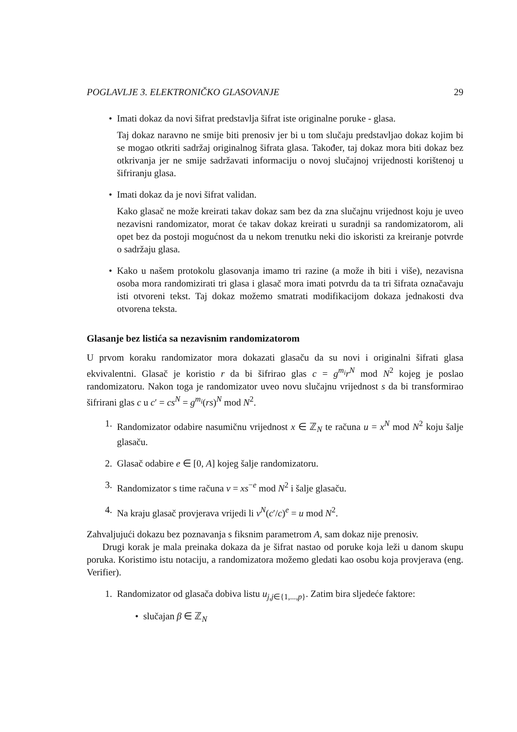POGLAVLJE 3. ELEKTRONIČKO GLASOVANJE 29
• Imati dokaz da novi šifrat predstavlja šifrat iste originalne poruke - glasa.
Taj dokaz naravno ne smije biti prenosiv jer bi u tom slučaju predstavljao dokaz kojim bi se mogao otkriti sadržaj originalnog šifrata glasa. Također, taj dokaz mora biti dokaz bez otkrivanja jer ne smije sadržavati informaciju o novoj slučajnoj vrijednosti korištenoj u šifriranju glasa.
• Imati dokaz da je novi šifrat validan.
Kako glasač ne može kreirati takav dokaz sam bez da zna slučajnu vrijednost koju je uveo nezavisni randomizator, morat će takav dokaz kreirati u suradnji sa randomizatorom, ali opet bez da postoji mogućnost da u nekom trenutku neki dio iskoristi za kreiranje potvrde o sadržaju glasa.
• Kako u našem protokolu glasovanja imamo tri razine (a može ih biti i više), nezavisna osoba mora randomizirati tri glasa i glasač mora imati potvrdu da ta tri šifrata označavaju isti otvoreni tekst. Taj dokaz možemo smatrati modifikacijom dokaza jednakosti dva otvorena teksta.
Glasanje bez listića sa nezavisnim randomizatorom
U prvom koraku randomizator mora dokazati glasaču da su novi i originalni šifrati glasa ekvivalentni. Glasač je koristio r da bi šifrirao glas c = g<sup>m<sub>i</sub></sup>r<sup>N</sup> mod N<sup>2</sup> kojeg je poslao randomizatoru. Nakon toga je randomizator uveo novu slučajnu vrijednost s da bi transformirao šifrirani glas c u c′ = cs<sup>N</sup> = g<sup>m<sub>i</sub></sup>(rs)<sup>N</sup> mod N<sup>2</sup>.
1. Randomizator odabire nasumičnu vrijednost x ∈ ℤ<sub>N</sub> te računa u = x<sup>N</sup> mod N<sup>2</sup> koju šalje glasaču.
2. Glasač odabire e ∈ [0, A] kojeg šalje randomizatoru.
3. Randomizator s time računa v = xs<sup>−e</sup> mod N<sup>2</sup> i šalje glasaču.
4. Na kraju glasač provjerava vrijedi li v<sup>N</sup>(c′/c)<sup>e</sup> = u mod N<sup>2</sup>.
Zahvaljujući dokazu bez poznavanja s fiksnim parametrom A, sam dokaz nije prenosiv.
Drugi korak je mala preinaka dokaza da je šifrat nastao od poruke koja leži u danom skupu poruka. Koristimo istu notaciju, a randomizatora možemo gledati kao osobu koja provjerava (eng. Verifier).
1. Randomizator od glasača dobiva listu u<sub>j,j∈{1,...,p}</sub>. Zatim bira sljedeće faktore:
• slučajan β ∈ ℤ<sub>N</sub>